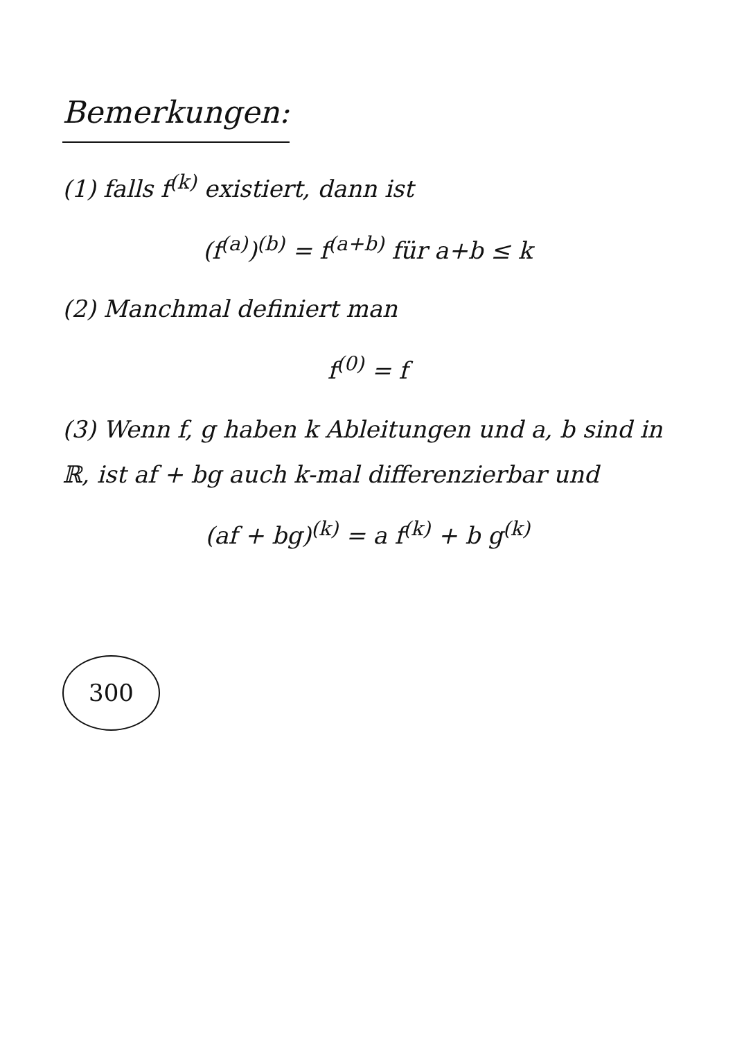Bemerkungen:
(1) falls f<sup>(k)</sup> existiert, dann ist
(f<sup>(a)</sup>)<sup>(b)</sup> = f<sup>(a+b)</sup> für a+b ≤ k
(2) Manchmal definiert man
f<sup>(0)</sup> = f
(3) Wenn f, g haben k Ableitungen und a, b sind in ℝ, ist af + bg auch k-mal differenzierbar und
(af + bg)<sup>(k)</sup> = a f<sup>(k)</sup> + b g<sup>(k)</sup>
300